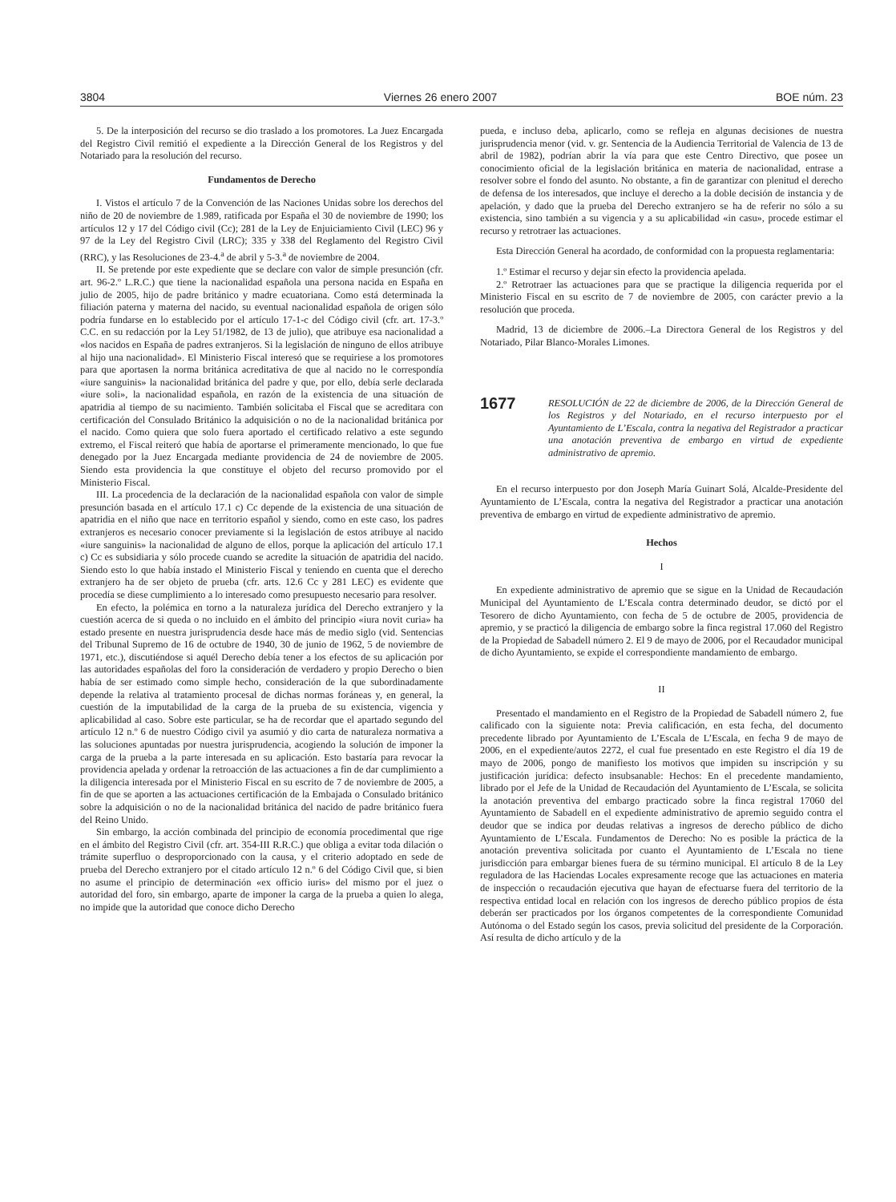3804 Viernes 26 enero 2007 BOE núm. 23
5. De la interposición del recurso se dio traslado a los promotores. La Juez Encargada del Registro Civil remitió el expediente a la Dirección General de los Registros y del Notariado para la resolución del recurso.
Fundamentos de Derecho
I. Vistos el artículo 7 de la Convención de las Naciones Unidas sobre los derechos del niño de 20 de noviembre de 1.989, ratificada por España el 30 de noviembre de 1990; los artículos 12 y 17 del Código civil (Cc); 281 de la Ley de Enjuiciamiento Civil (LEC) 96 y 97 de la Ley del Registro Civil (LRC); 335 y 338 del Reglamento del Registro Civil (RRC), y las Resoluciones de 23-4.<sup>a</sup> de abril y 5-3.<sup>a</sup> de noviembre de 2004.
II. Se pretende por este expediente que se declare con valor de simple presunción (cfr. art. 96-2.º L.R.C.) que tiene la nacionalidad española una persona nacida en España en julio de 2005, hijo de padre británico y madre ecuatoriana. Como está determinada la filiación paterna y materna del nacido, su eventual nacionalidad española de origen sólo podría fundarse en lo establecido por el artículo 17-1-c del Código civil (cfr. art. 17-3.º C.C. en su redacción por la Ley 51/1982, de 13 de julio), que atribuye esa nacionalidad a «los nacidos en España de padres extranjeros. Si la legislación de ninguno de ellos atribuye al hijo una nacionalidad». El Ministerio Fiscal interesó que se requiriese a los promotores para que aportasen la norma británica acreditativa de que al nacido no le correspondía «iure sanguinis» la nacionalidad británica del padre y que, por ello, debía serle declarada «iure soli», la nacionalidad española, en razón de la existencia de una situación de apatridia al tiempo de su nacimiento. También solicitaba el Fiscal que se acreditara con certificación del Consulado Británico la adquisición o no de la nacionalidad británica por el nacido. Como quiera que solo fuera aportado el certificado relativo a este segundo extremo, el Fiscal reiteró que había de aportarse el primeramente mencionado, lo que fue denegado por la Juez Encargada mediante providencia de 24 de noviembre de 2005. Siendo esta providencia la que constituye el objeto del recurso promovido por el Ministerio Fiscal.
III. La procedencia de la declaración de la nacionalidad española con valor de simple presunción basada en el artículo 17.1 c) Cc depende de la existencia de una situación de apatridia en el niño que nace en territorio español y siendo, como en este caso, los padres extranjeros es necesario conocer previamente si la legislación de estos atribuye al nacido «iure sanguinis» la nacionalidad de alguno de ellos, porque la aplicación del artículo 17.1 c) Cc es subsidiaria y sólo procede cuando se acredite la situación de apatridia del nacido. Siendo esto lo que había instado el Ministerio Fiscal y teniendo en cuenta que el derecho extranjero ha de ser objeto de prueba (cfr. arts. 12.6 Cc y 281 LEC) es evidente que procedía se diese cumplimiento a lo interesado como presupuesto necesario para resolver.
En efecto, la polémica en torno a la naturaleza jurídica del Derecho extranjero y la cuestión acerca de si queda o no incluido en el ámbito del principio «iura novit curia» ha estado presente en nuestra jurisprudencia desde hace más de medio siglo (vid. Sentencias del Tribunal Supremo de 16 de octubre de 1940, 30 de junio de 1962, 5 de noviembre de 1971, etc.), discutiéndose si aquél Derecho debía tener a los efectos de su aplicación por las autoridades españolas del foro la consideración de verdadero y propio Derecho o bien había de ser estimado como simple hecho, consideración de la que subordinadamente depende la relativa al tratamiento procesal de dichas normas foráneas y, en general, la cuestión de la imputabilidad de la carga de la prueba de su existencia, vigencia y aplicabilidad al caso. Sobre este particular, se ha de recordar que el apartado segundo del artículo 12 n.º 6 de nuestro Código civil ya asumió y dio carta de naturaleza normativa a las soluciones apuntadas por nuestra jurisprudencia, acogiendo la solución de imponer la carga de la prueba a la parte interesada en su aplicación. Esto bastaría para revocar la providencia apelada y ordenar la retroacción de las actuaciones a fin de dar cumplimiento a la diligencia interesada por el Ministerio Fiscal en su escrito de 7 de noviembre de 2005, a fin de que se aporten a las actuaciones certificación de la Embajada o Consulado británico sobre la adquisición o no de la nacionalidad británica del nacido de padre británico fuera del Reino Unido.
Sin embargo, la acción combinada del principio de economía procedimental que rige en el ámbito del Registro Civil (cfr. art. 354-III R.R.C.) que obliga a evitar toda dilación o trámite superfluo o desproporcionado con la causa, y el criterio adoptado en sede de prueba del Derecho extranjero por el citado artículo 12 n.º 6 del Código Civil que, si bien no asume el principio de determinación «ex officio iuris» del mismo por el juez o autoridad del foro, sin embargo, aparte de imponer la carga de la prueba a quien lo alega, no impide que la autoridad que conoce dicho Derecho
pueda, e incluso deba, aplicarlo, como se refleja en algunas decisiones de nuestra jurisprudencia menor (vid. v. gr. Sentencia de la Audiencia Territorial de Valencia de 13 de abril de 1982), podrían abrir la vía para que este Centro Directivo, que posee un conocimiento oficial de la legislación británica en materia de nacionalidad, entrase a resolver sobre el fondo del asunto. No obstante, a fin de garantizar con plenitud el derecho de defensa de los interesados, que incluye el derecho a la doble decisión de instancia y de apelación, y dado que la prueba del Derecho extranjero se ha de referir no sólo a su existencia, sino también a su vigencia y a su aplicabilidad «in casu», procede estimar el recurso y retrotraer las actuaciones.
Esta Dirección General ha acordado, de conformidad con la propuesta reglamentaria:
1.º Estimar el recurso y dejar sin efecto la providencia apelada.
2.º Retrotraer las actuaciones para que se practique la diligencia requerida por el Ministerio Fiscal en su escrito de 7 de noviembre de 2005, con carácter previo a la resolución que proceda.
Madrid, 13 de diciembre de 2006.–La Directora General de los Registros y del Notariado, Pilar Blanco-Morales Limones.
1677 RESOLUCIÓN de 22 de diciembre de 2006, de la Dirección General de los Registros y del Notariado, en el recurso interpuesto por el Ayuntamiento de L’Escala, contra la negativa del Registrador a practicar una anotación preventiva de embargo en virtud de expediente administrativo de apremio.
En el recurso interpuesto por don Joseph María Guinart Solá, Alcalde-Presidente del Ayuntamiento de L’Escala, contra la negativa del Registrador a practicar una anotación preventiva de embargo en virtud de expediente administrativo de apremio.
Hechos
I
En expediente administrativo de apremio que se sigue en la Unidad de Recaudación Municipal del Ayuntamiento de L’Escala contra determinado deudor, se dictó por el Tesorero de dicho Ayuntamiento, con fecha de 5 de octubre de 2005, providencia de apremio, y se practicó la diligencia de embargo sobre la finca registral 17.060 del Registro de la Propiedad de Sabadell número 2. El 9 de mayo de 2006, por el Recaudador municipal de dicho Ayuntamiento, se expide el correspondiente mandamiento de embargo.
II
Presentado el mandamiento en el Registro de la Propiedad de Sabadell número 2, fue calificado con la siguiente nota: Previa calificación, en esta fecha, del documento precedente librado por Ayuntamiento de L’Escala de L’Escala, en fecha 9 de mayo de 2006, en el expediente/autos 2272, el cual fue presentado en este Registro el día 19 de mayo de 2006, pongo de manifiesto los motivos que impiden su inscripción y su justificación jurídica: defecto insubsanable: Hechos: En el precedente mandamiento, librado por el Jefe de la Unidad de Recaudación del Ayuntamiento de L’Escala, se solicita la anotación preventiva del embargo practicado sobre la finca registral 17060 del Ayuntamiento de Sabadell en el expediente administrativo de apremio seguido contra el deudor que se indica por deudas relativas a ingresos de derecho público de dicho Ayuntamiento de L’Escala. Fundamentos de Derecho: No es posible la práctica de la anotación preventiva solicitada por cuanto el Ayuntamiento de L’Escala no tiene jurisdicción para embargar bienes fuera de su término municipal. El artículo 8 de la Ley reguladora de las Haciendas Locales expresamente recoge que las actuaciones en materia de inspección o recaudación ejecutiva que hayan de efectuarse fuera del territorio de la respectiva entidad local en relación con los ingresos de derecho público propios de ésta deberán ser practicados por los órganos competentes de la correspondiente Comunidad Autónoma o del Estado según los casos, previa solicitud del presidente de la Corporación. Así resulta de dicho artículo y de la